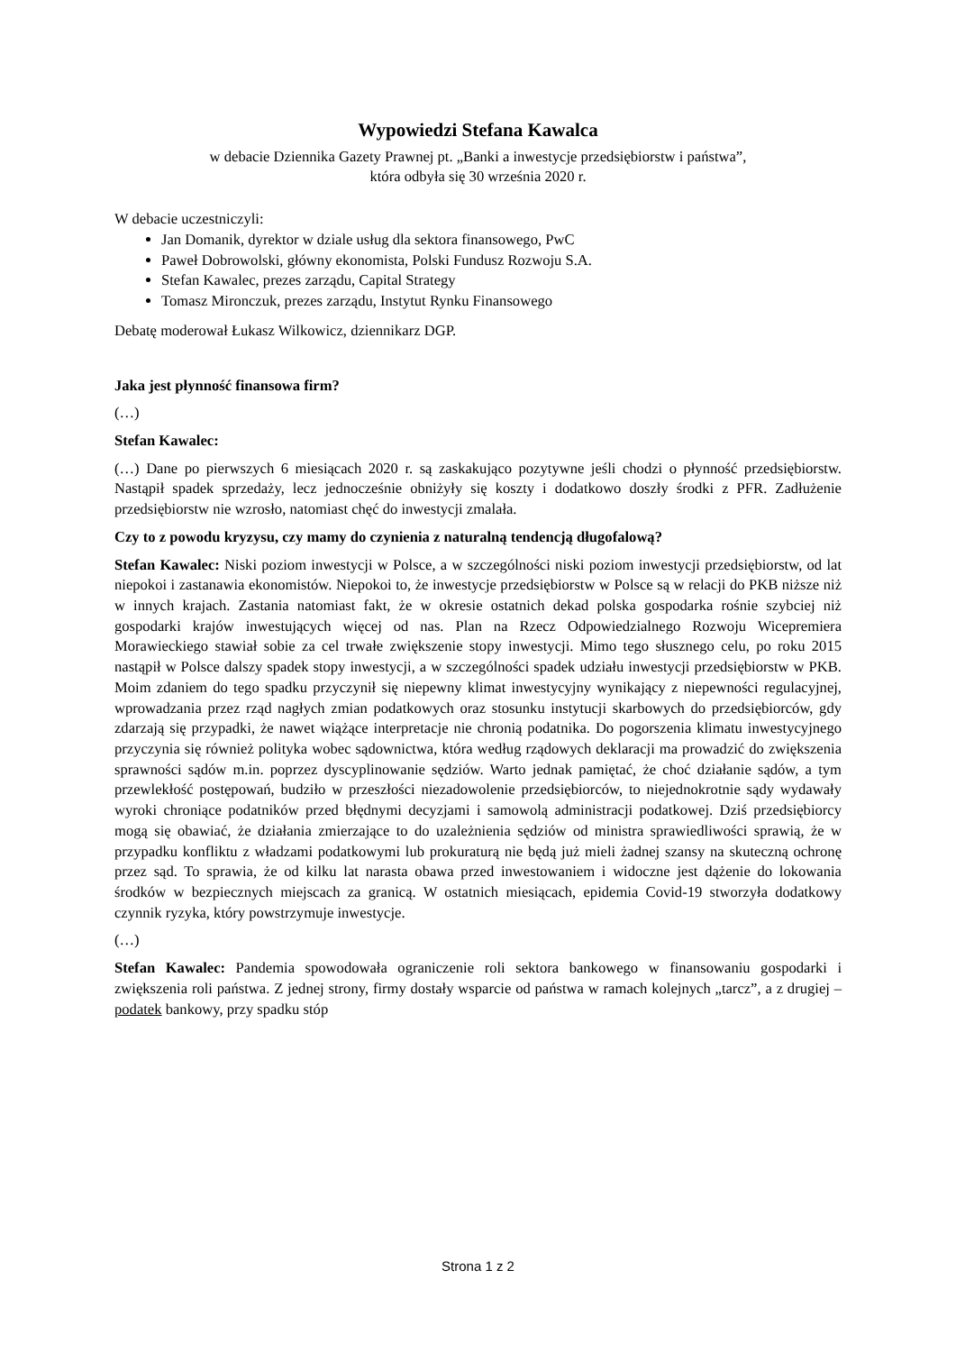Wypowiedzi Stefana Kawalca
w debacie Dziennika Gazety Prawnej pt. „Banki a inwestycje przedsiębiorstw i państwa”,
która odbyła się 30 września 2020 r.
W debacie uczestniczyli:
Jan Domanik, dyrektor w dziale usług dla sektora finansowego, PwC
Paweł Dobrowolski, główny ekonomista, Polski Fundusz Rozwoju S.A.
Stefan Kawalec, prezes zarządu, Capital Strategy
Tomasz Mironczuk, prezes zarządu, Instytut Rynku Finansowego
Debatę moderował Łukasz Wilkowicz, dziennikarz DGP.
Jaka jest płynność finansowa firm?
(…)
Stefan Kawalec:
(…) Dane po pierwszych 6 miesiącach 2020 r. są zaskakująco pozytywne jeśli chodzi o płynność przedsiębiorstw. Nastąpił spadek sprzedaży, lecz jednocześnie obniżyły się koszty i dodatkowo doszły środki z PFR. Zadłużenie przedsiębiorstw nie wzrosło, natomiast chęć do inwestycji zmalała.
Czy to z powodu kryzysu, czy mamy do czynienia z naturalną tendencją długofalową?
Stefan Kawalec: Niski poziom inwestycji w Polsce, a w szczególności niski poziom inwestycji przedsiębiorstw, od lat niepokoi i zastanawia ekonomistów. Niepokoi to, że inwestycje przedsiębiorstw w Polsce są w relacji do PKB niższe niż w innych krajach. Zastania natomiast fakt, że w okresie ostatnich dekad polska gospodarka rośnie szybciej niż gospodarki krajów inwestujących więcej od nas. Plan na Rzecz Odpowiedzialnego Rozwoju Wicepremiera Morawieckiego stawiał sobie za cel trwałe zwiększenie stopy inwestycji. Mimo tego słusznego celu, po roku 2015 nastąpił w Polsce dalszy spadek stopy inwestycji, a w szczególności spadek udziału inwestycji przedsiębiorstw w PKB. Moim zdaniem do tego spadku przyczynił się niepewny klimat inwestycyjny wynikający z niepewności regulacyjnej, wprowadzania przez rząd nagłych zmian podatkowych oraz stosunku instytucji skarbowych do przedsiębiorców, gdy zdarzają się przypadki, że nawet wiążące interpretacje nie chronią podatnika. Do pogorszenia klimatu inwestycyjnego przyczynia się również polityka wobec sądownictwa, która według rządowych deklaracji ma prowadzić do zwiększenia sprawności sądów m.in. poprzez dyscyplinowanie sędziów. Warto jednak pamiętać, że choć działanie sądów, a tym przewlekłość postępowań, budziło w przeszłości niezadowolenie przedsiębiorców, to niejednokrotnie sądy wydawały wyroki chroniące podatników przed błędnymi decyzjami i samowolą administracji podatkowej. Dziś przedsiębiorcy mogą się obawiać, że działania zmierzające to do uzależnienia sędziów od ministra sprawiedliwości sprawią, że w przypadku konfliktu z władzami podatkowymi lub prokuraturą nie będą już mieli żadnej szansy na skuteczną ochronę przez sąd. To sprawia, że od kilku lat narasta obawa przed inwestowaniem i widoczne jest dążenie do lokowania środków w bezpiecznych miejscach za granicą. W ostatnich miesiącach, epidemia Covid-19 stworzyła dodatkowy czynnik ryzyka, który powstrzymuje inwestycje.
(…)
Stefan Kawalec: Pandemia spowodowała ograniczenie roli sektora bankowego w finansowaniu gospodarki i zwiększenia roli państwa. Z jednej strony, firmy dostały wsparcie od państwa w ramach kolejnych „tarcz”, a z drugiej – podatek bankowy, przy spadku stóp
Strona 1 z 2